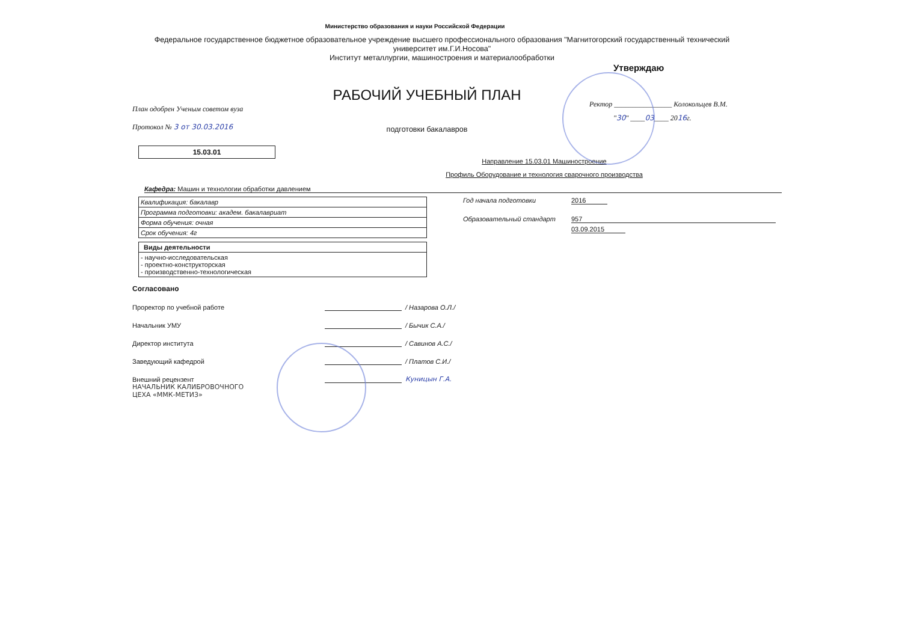Министерство образования и науки Российской Федерации
Федеральное государственное бюджетное образовательное учреждение высшего профессионального образования "Магнитогорский государственный технический университет им.Г.И.Носова"
Институт металлургии, машиностроения и материалообработки
План одобрен Ученым советом вуза
Протокол № 3 от 30.03.2016
РАБОЧИЙ УЧЕБНЫЙ ПЛАН
подготовки бакалавров
Утверждаю
Ректор ________________ Колокольцев В.М.
"30" ____03____ 2016г.
15.03.01
Направление 15.03.01 Машиностроение
Профиль Оборудование и технология сварочного производства
Кафедра: Машин и технологии обработки давлением
| Квалификация: бакалавр |
| Программа подготовки: академ. бакалавриат |
| Форма обучения: очная |
| Срок обучения: 4г |
| Виды деятельности |
| --- |
| - научно-исследовательская - проектно-конструкторская - производственно-технологическая |
Год начала подготовки 2016
Образовательный стандарт 957
03.09.2015
Согласовано
Проректор по учебной работе / Назарова О.Л./
Начальник УМУ / Бычик С.А./
Директор института / Савинов А.С./
Заведующий кафедрой / Платов С.И./
Внешний рецензент Куницын Г.А.
НАЧАЛЬНИК КАЛИБРОВОЧНОГО
ЦЕХА «ММК-МЕТИЗ»